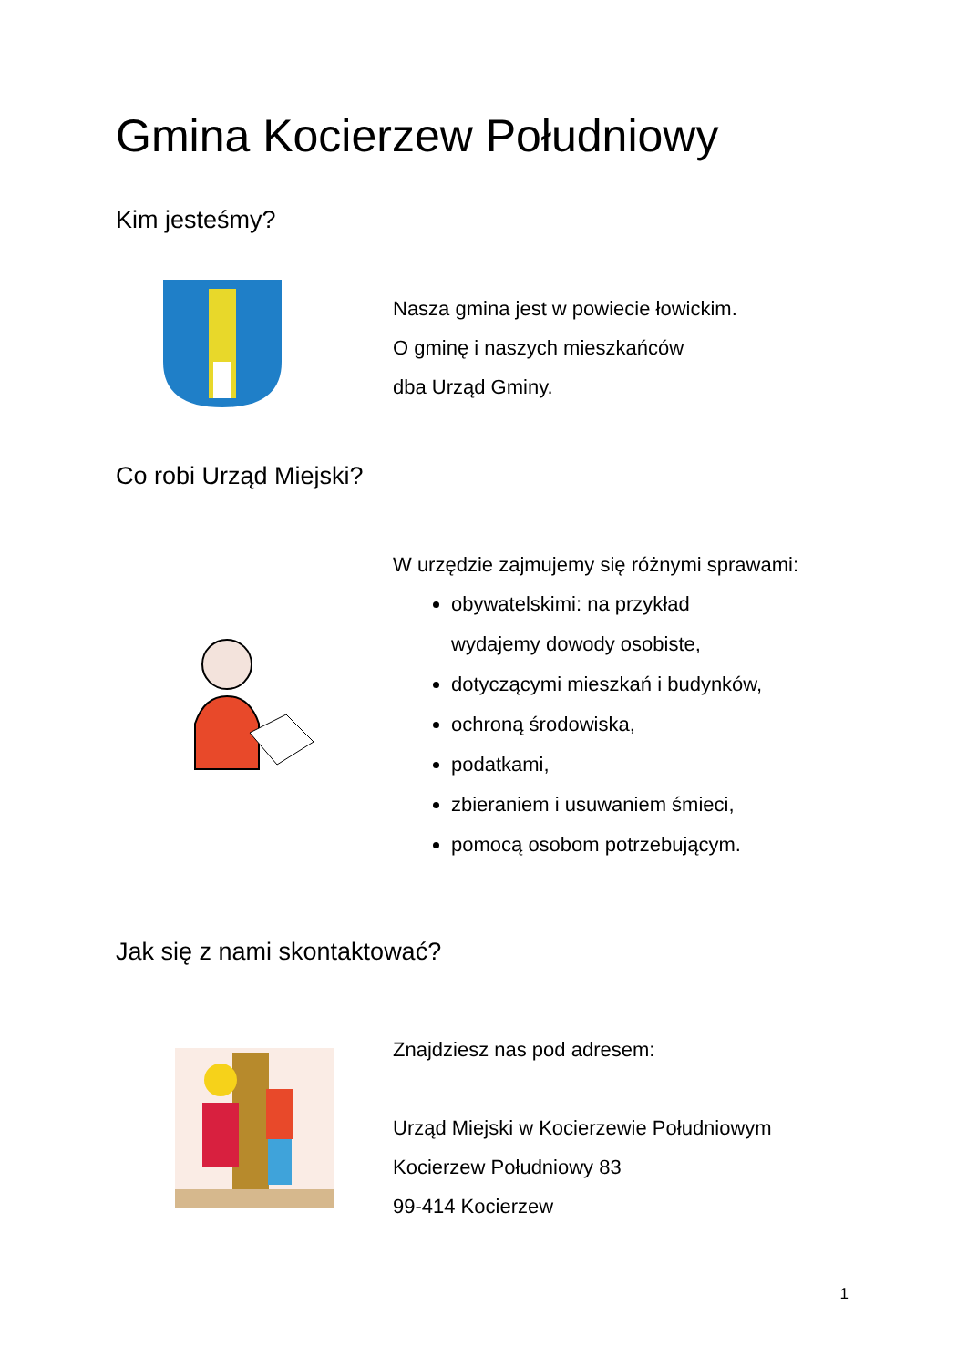Gmina Kocierzew Południowy
Kim jesteśmy?
Nasza gmina jest w powiecie łowickim.
O gminę i naszych mieszkańców
dba Urząd Gminy.
Co robi Urząd Miejski?
W urzędzie zajmujemy się różnymi sprawami:
obywatelskimi: na przykład
wydajemy dowody osobiste,
dotyczącymi mieszkań i budynków,
ochroną środowiska,
podatkami,
zbieraniem i usuwaniem śmieci,
pomocą osobom potrzebującym.
Jak się z nami skontaktować?
Znajdziesz nas pod adresem:
Urząd Miejski w Kocierzewie Południowym
Kocierzew Południowy 83
99-414 Kocierzew
1